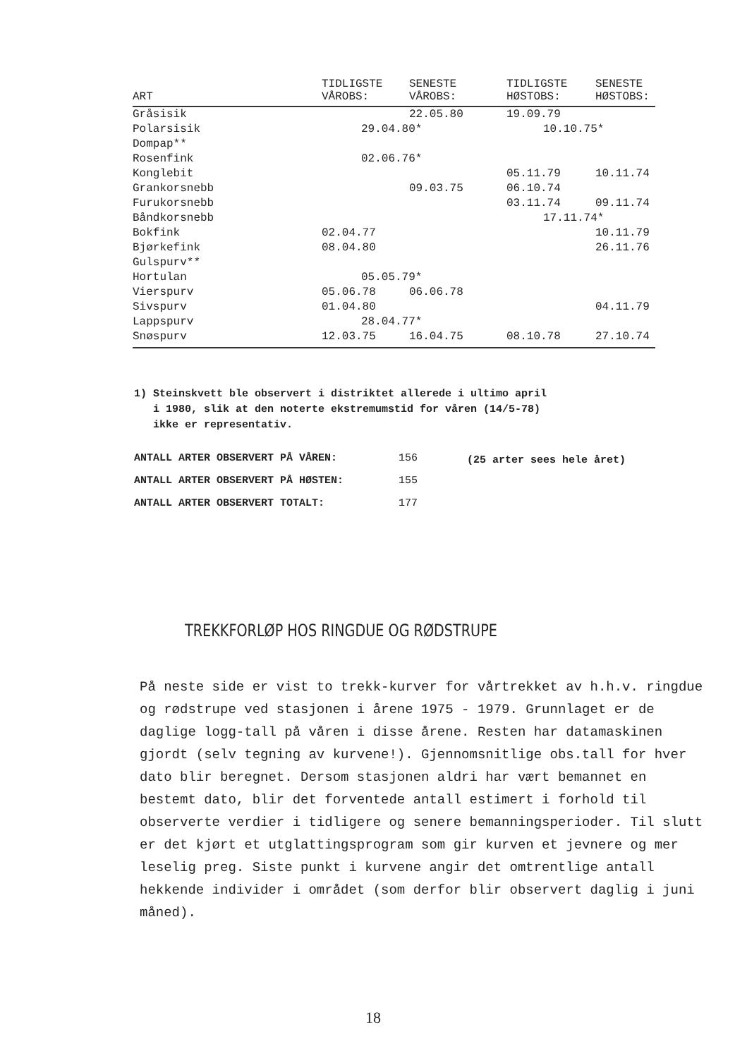| ART | TIDLIGSTE VÅROBS: | SENESTE VÅROBS: | TIDLIGSTE HØSTOBS: | SENESTE HØSTOBS: |
| --- | --- | --- | --- | --- |
| Gråsisik | | 22.05.80 | 19.09.79 | |
| Polarsisik | 29.04.80* | | 10.10.75* | |
| Dompap** | | | | |
| Rosenfink | 02.06.76* | | | |
| Konglebit | | | 05.11.79 | 10.11.74 |
| Grankorsnebb | | 09.03.75 | 06.10.74 | |
| Furukorsnebb | | | 03.11.74 | 09.11.74 |
| Båndkorsnebb | | | 17.11.74* | |
| Bokfink | 02.04.77 | | | 10.11.79 |
| Bjørkefink | 08.04.80 | | | 26.11.76 |
| Gulspurv** | | | | |
| Hortulan | 05.05.79* | | | |
| Vierspurv | 05.06.78 | 06.06.78 | | |
| Sivspurv | 01.04.80 | | | 04.11.79 |
| Lappspurv | 28.04.77* | | | |
| Snøspurv | 12.03.75 | 16.04.75 | 08.10.78 | 27.10.74 |
1) Steinskvett ble observert i distriktet allerede i ultimo april
i 1980, slik at den noterte ekstremumstid for våren (14/5-78)
ikke er representativ.
ANTALL ARTER OBSERVERT PÅ VÅREN: 156
ANTALL ARTER OBSERVERT PÅ HØSTEN: 155
ANTALL ARTER OBSERVERT TOTALT: 177
(25 arter sees hele året)
TREKKFORLØP HOS RINGDUE OG RØDSTRUPE
På neste side er vist to trekk-kurver for vårtrekket av h.h.v. ringdue og rødstrupe ved stasjonen i årene 1975 - 1979. Grunnlaget er de daglige logg-tall på våren i disse årene. Resten har datamaskinen gjordt (selv tegning av kurvene!). Gjennomsnitlige obs.tall for hver dato blir beregnet. Dersom stasjonen aldri har vært bemannet en bestemt dato, blir det forventede antall estimert i forhold til observerte verdier i tidligere og senere bemanningsperioder. Til slutt er det kjørt et utglattingsprogram som gir kurven et jevnere og mer leselig preg. Siste punkt i kurvene angir det omtrentlige antall hekkende individer i området (som derfor blir observert daglig i juni måned).
18